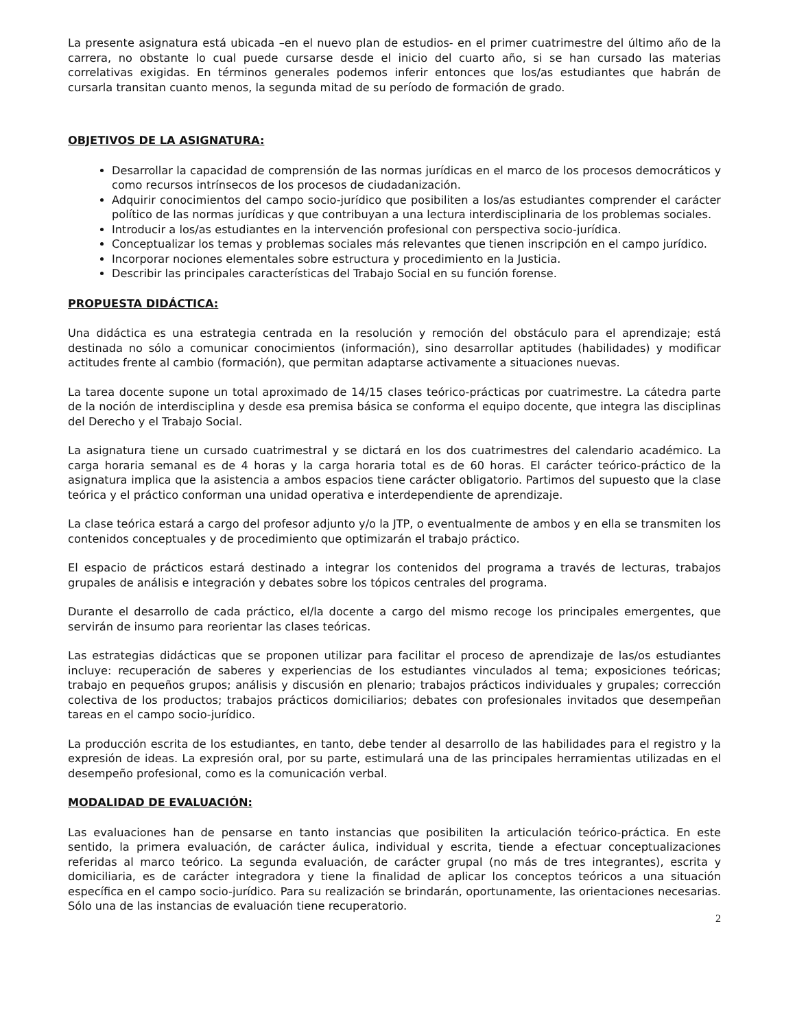La presente asignatura está ubicada –en el nuevo plan de estudios- en el primer cuatrimestre del último año de la carrera, no obstante lo cual puede cursarse desde el inicio del cuarto año, si se han cursado las materias correlativas exigidas. En términos generales podemos inferir entonces que los/as estudiantes que habrán de cursarla transitan cuanto menos, la segunda mitad de su período de formación de grado.
OBJETIVOS DE LA ASIGNATURA:
Desarrollar la capacidad de comprensión de las normas jurídicas en el marco de los procesos democráticos y como recursos intrínsecos de los procesos de ciudadanización.
Adquirir conocimientos del campo socio-jurídico que posibiliten a los/as estudiantes comprender el carácter político de las normas jurídicas y que contribuyan a una lectura interdisciplinaria de los problemas sociales.
Introducir a los/as estudiantes en la intervención profesional con perspectiva socio-jurídica.
Conceptualizar los temas y problemas sociales más relevantes que tienen inscripción en el campo jurídico.
Incorporar nociones elementales sobre estructura y procedimiento en la Justicia.
Describir las principales características del Trabajo Social en su función forense.
PROPUESTA DIDÁCTICA:
Una didáctica es una estrategia centrada en la resolución y remoción del obstáculo para el aprendizaje; está destinada no sólo a comunicar conocimientos (información), sino desarrollar aptitudes (habilidades) y modificar actitudes frente al cambio (formación), que permitan adaptarse activamente a situaciones nuevas.
La tarea docente supone un total aproximado de 14/15 clases teórico-prácticas por cuatrimestre. La cátedra parte de la noción de interdisciplina y desde esa premisa básica se conforma el equipo docente, que integra las disciplinas del Derecho y el Trabajo Social.
La asignatura tiene un cursado cuatrimestral y se dictará en los dos cuatrimestres del calendario académico. La carga horaria semanal es de 4 horas y la carga horaria total es de 60 horas. El carácter teórico-práctico de la asignatura implica que la asistencia a ambos espacios tiene carácter obligatorio. Partimos del supuesto que la clase teórica y el práctico conforman una unidad operativa e interdependiente de aprendizaje.
La clase teórica estará a cargo del profesor adjunto y/o la JTP, o eventualmente de ambos y en ella se transmiten los contenidos conceptuales y de procedimiento que optimizarán el trabajo práctico.
El espacio de prácticos estará destinado a integrar los contenidos del programa a través de lecturas, trabajos grupales de análisis e integración y debates sobre los tópicos centrales del programa.
Durante el desarrollo de cada práctico, el/la docente a cargo del mismo recoge los principales emergentes, que servirán de insumo para reorientar las clases teóricas.
Las estrategias didácticas que se proponen utilizar para facilitar el proceso de aprendizaje de las/os estudiantes incluye: recuperación de saberes y experiencias de los estudiantes vinculados al tema; exposiciones teóricas; trabajo en pequeños grupos; análisis y discusión en plenario; trabajos prácticos individuales y grupales; corrección colectiva de los productos; trabajos prácticos domiciliarios; debates con profesionales invitados que desempeñan tareas en el campo socio-jurídico.
La producción escrita de los estudiantes, en tanto, debe tender al desarrollo de las habilidades para el registro y la expresión de ideas. La expresión oral, por su parte, estimulará una de las principales herramientas utilizadas en el desempeño profesional, como es la comunicación verbal.
MODALIDAD DE EVALUACIÓN:
Las evaluaciones han de pensarse en tanto instancias que posibiliten la articulación teórico-práctica. En este sentido, la primera evaluación, de carácter áulica, individual y escrita, tiende a efectuar conceptualizaciones referidas al marco teórico. La segunda evaluación, de carácter grupal (no más de tres integrantes), escrita y domiciliaria, es de carácter integradora y tiene la finalidad de aplicar los conceptos teóricos a una situación específica en el campo socio-jurídico. Para su realización se brindarán, oportunamente, las orientaciones necesarias. Sólo una de las instancias de evaluación tiene recuperatorio.
2